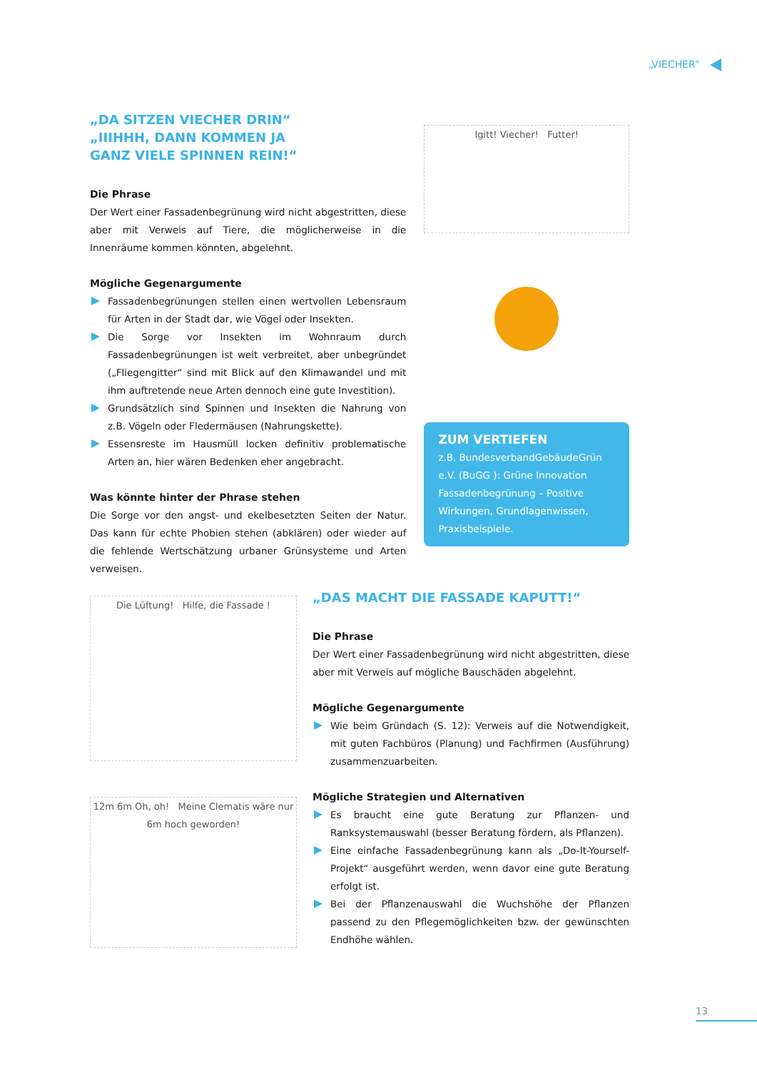„VIECHER“
„DA SITZEN VIECHER DRIN“
„IIIHHH, DANN KOMMEN JA
GANZ VIELE SPINNEN REIN!“
Die Phrase
Der Wert einer Fassadenbegrünung wird nicht abgestritten, diese aber mit Verweis auf Tiere, die möglicherweise in die Innenräume kommen könnten, abgelehnt.
Mögliche Gegenargumente
Fassadenbegrünungen stellen einen wertvollen Lebensraum für Arten in der Stadt dar, wie Vögel oder Insekten.
Die Sorge vor Insekten im Wohnraum durch Fassadenbegrünungen ist weit verbreitet, aber unbegründet („Fliegengitter“ sind mit Blick auf den Klimawandel und mit ihm auftretende neue Arten dennoch eine gute Investition).
Grundsätzlich sind Spinnen und Insekten die Nahrung von z.B. Vögeln oder Fledermäusen (Nahrungskette).
Essensreste im Hausmüll locken definitiv problematische Arten an, hier wären Bedenken eher angebracht.
Was könnte hinter der Phrase stehen
Die Sorge vor den angst- und ekelbesetzten Seiten der Natur. Das kann für echte Phobien stehen (abklären) oder wieder auf die fehlende Wertschätzung urbaner Grünsysteme und Arten verweisen.
Igitt! Viecher! Futter!
ZUM VERTIEFEN
z.B. BundesverbandGebäudeGrün e.V. (BuGG ): Grüne Innovation Fassadenbegrünung – Positive Wirkungen, Grundlagenwissen, Praxisbeispiele.
Die Lüftung! Hilfe, die Fassade !
12m 6m Oh, oh! Meine Clematis wäre nur 6m hoch geworden!
„DAS MACHT DIE FASSADE KAPUTT!“
Die Phrase
Der Wert einer Fassadenbegrünung wird nicht abgestritten, diese aber mit Verweis auf mögliche Bauschäden abgelehnt.
Mögliche Gegenargumente
Wie beim Gründach (S. 12): Verweis auf die Notwendigkeit, mit guten Fachbüros (Planung) und Fachfirmen (Ausführung) zusammenzuarbeiten.
Mögliche Strategien und Alternativen
Es braucht eine gute Beratung zur Pflanzen- und Ranksystemauswahl (besser Beratung fördern, als Pflanzen).
Eine einfache Fassadenbegrünung kann als „Do-It-Yourself-Projekt“ ausgeführt werden, wenn davor eine gute Beratung erfolgt ist.
Bei der Pflanzenauswahl die Wuchshöhe der Pflanzen passend zu den Pflegemöglichkeiten bzw. der gewünschten Endhöhe wählen.
13